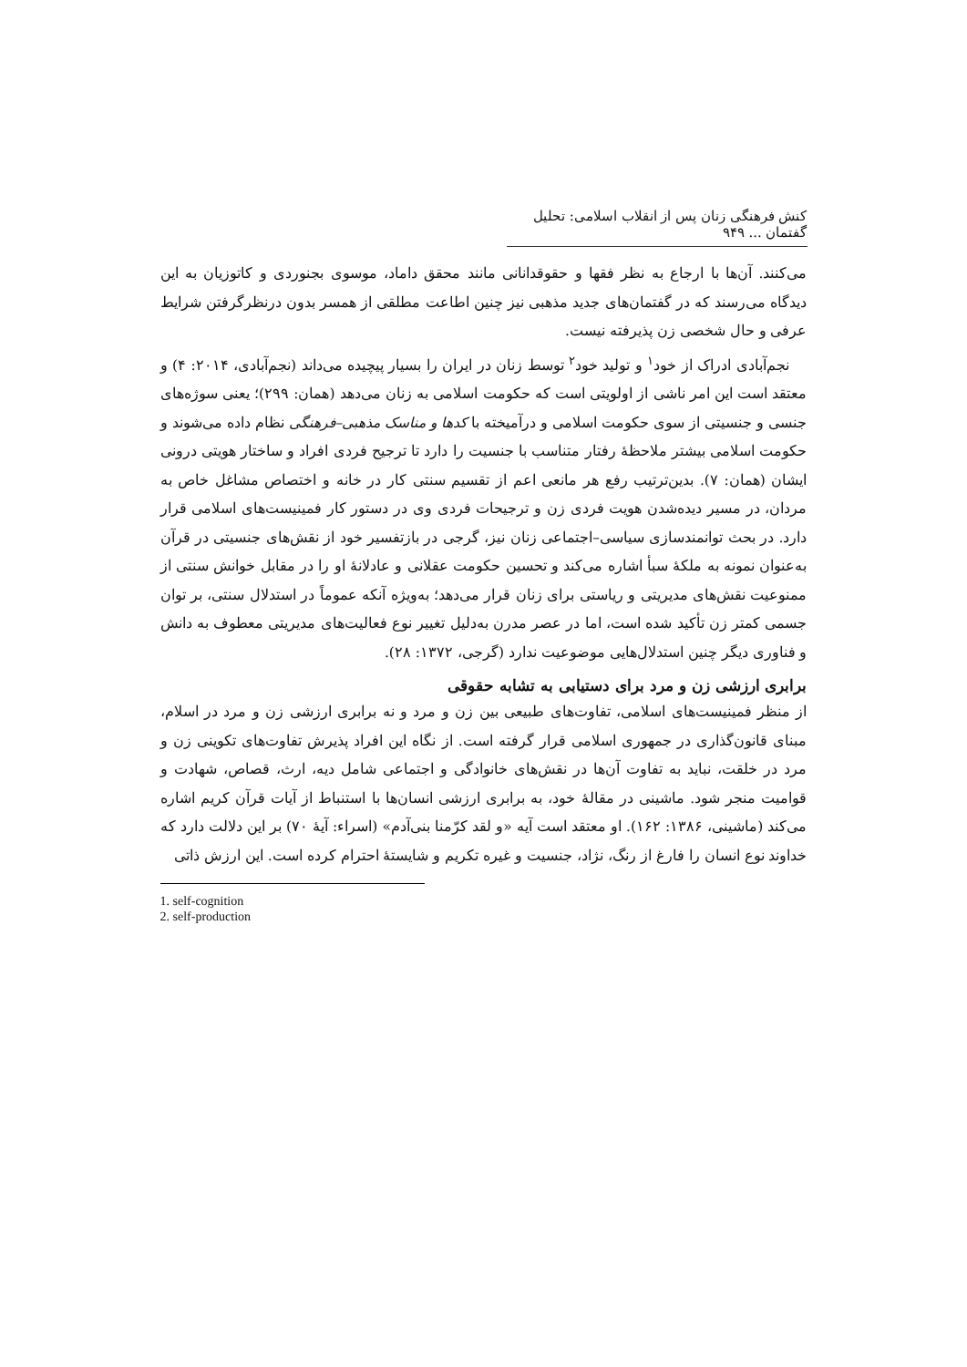کنش فرهنگی زنان پس از انقلاب اسلامی: تحلیل گفتمان ... ۹۴۹
می‌کنند. آن‌ها با ارجاع به نظر فقها و حقوقدانانی مانند محقق داماد، موسوی بجنوردی و کاتوزیان به این دیدگاه می‌رسند که در گفتمان‌های جدید مذهبی نیز چنین اطاعت مطلقی از همسر بدون درنظرگرفتن شرایط عرفی و حال شخصی زن پذیرفته نیست.
نجم‌آبادی ادراک از خود<sup>۱</sup> و تولید خود<sup>۲</sup> توسط زنان در ایران را بسیار پیچیده می‌داند (نجم‌آبادی، ۲۰۱۴: ۴) و معتقد است این امر ناشی از اولویتی است که حکومت اسلامی به زنان می‌دهد (همان: ۲۹۹)؛ یعنی سوژه‌های جنسی و جنسیتی از سوی حکومت اسلامی و درآمیخته با کدها و مناسک مذهبی–فرهنگی نظام داده می‌شوند و حکومت اسلامی بیشتر ملاحظهٔ رفتار متناسب با جنسیت را دارد تا ترجیح فردی افراد و ساختار هویتی درونی ایشان (همان: ۷). بدین‌ترتیب رفع هر مانعی اعم از تقسیم سنتی کار در خانه و اختصاص مشاغل خاص به مردان، در مسیر دیده‌شدن هویت فردی زن و ترجیحات فردی وی در دستور کار فمینیست‌های اسلامی قرار دارد. در بحث توانمندسازی سیاسی–اجتماعی زنان نیز، گرجی در بازتفسیر خود از نقش‌های جنسیتی در قرآن به‌عنوان نمونه به ملکهٔ سبأ اشاره می‌کند و تحسین حکومت عقلانی و عادلانهٔ او را در مقابل خوانش سنتی از ممنوعیت نقش‌های مدیریتی و ریاستی برای زنان قرار می‌دهد؛ به‌ویژه آنکه عموماً در استدلال سنتی، بر توان جسمی کمتر زن تأکید شده است، اما در عصر مدرن به‌دلیل تغییر نوع فعالیت‌های مدیریتی معطوف به دانش و فناوری دیگر چنین استدلال‌هایی موضوعیت ندارد (گرجی، ۱۳۷۲: ۲۸).
برابری ارزشی زن و مرد برای دستیابی به تشابه حقوقی
از منظر فمینیست‌های اسلامی، تفاوت‌های طبیعی بین زن و مرد و نه برابری ارزشی زن و مرد در اسلام، مبنای قانون‌گذاری در جمهوری اسلامی قرار گرفته است. از نگاه این افراد پذیرش تفاوت‌های تکوینی زن و مرد در خلقت، نباید به تفاوت آن‌ها در نقش‌های خانوادگی و اجتماعی شامل دیه، ارث، قصاص، شهادت و قوامیت منجر شود. ماشینی در مقالهٔ خود، به برابری ارزشی انسان‌ها با استنباط از آیات قرآن کریم اشاره می‌کند (ماشینی، ۱۳۸۶: ۱۶۲). او معتقد است آیه «و لقد کرّمنا بنی‌آدم» (اسراء: آیهٔ ۷۰) بر این دلالت دارد که خداوند نوع انسان را فارغ از رنگ، نژاد، جنسیت و غیره تکریم و شایستهٔ احترام کرده است. این ارزش ذاتی
1. self-cognition
2. self-production